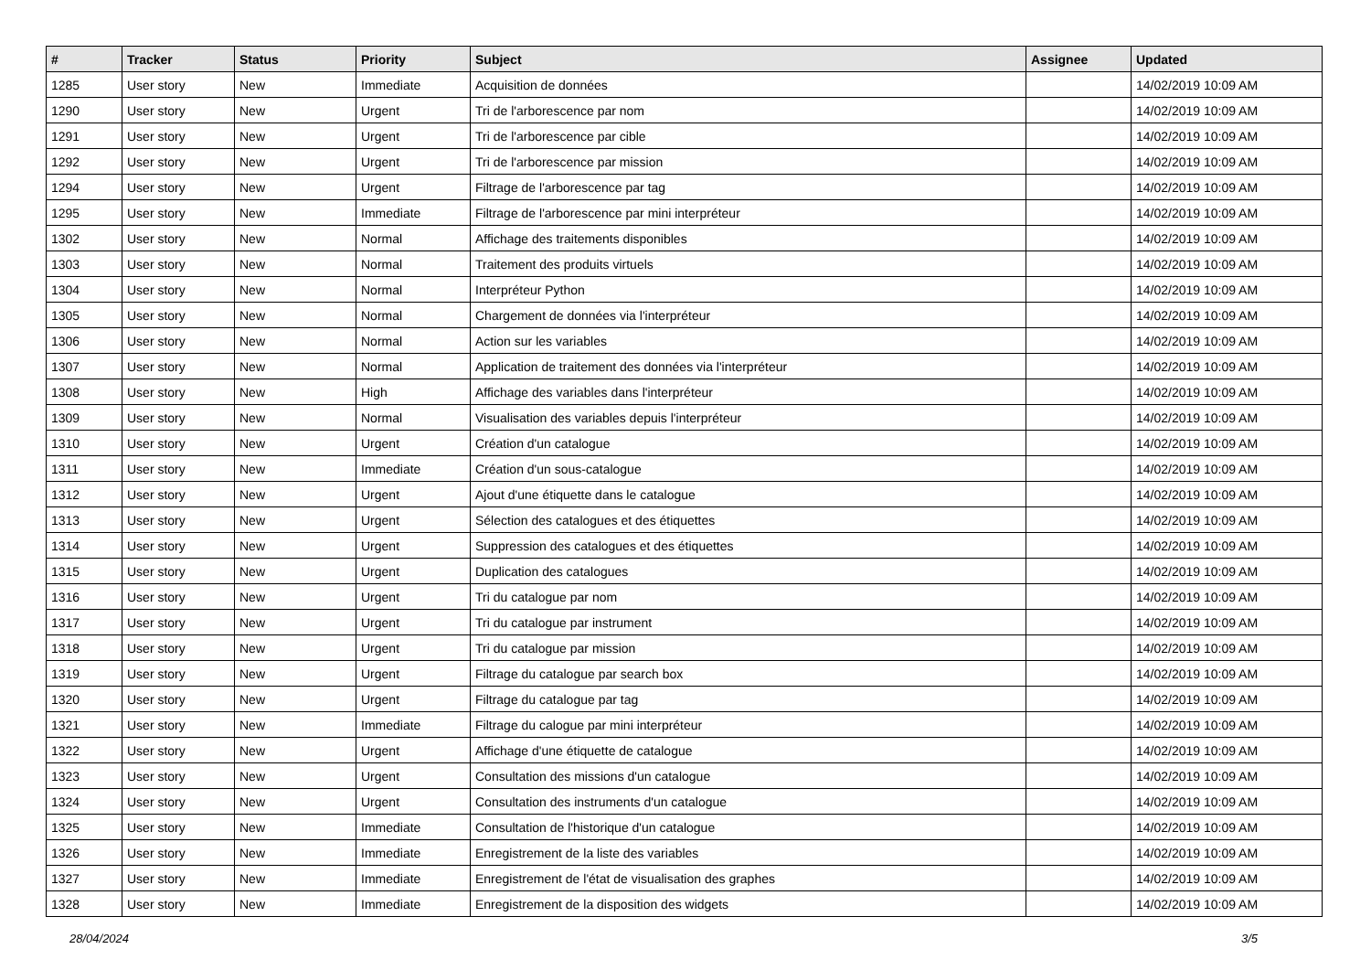| # | Tracker | Status | Priority | Subject | Assignee | Updated |
| --- | --- | --- | --- | --- | --- | --- |
| 1285 | User story | New | Immediate | Acquisition de données | | 14/02/2019 10:09 AM |
| 1290 | User story | New | Urgent | Tri de l'arborescence par nom | | 14/02/2019 10:09 AM |
| 1291 | User story | New | Urgent | Tri de l'arborescence par cible | | 14/02/2019 10:09 AM |
| 1292 | User story | New | Urgent | Tri de l'arborescence par mission | | 14/02/2019 10:09 AM |
| 1294 | User story | New | Urgent | Filtrage de l'arborescence par tag | | 14/02/2019 10:09 AM |
| 1295 | User story | New | Immediate | Filtrage de l'arborescence par mini interpréteur | | 14/02/2019 10:09 AM |
| 1302 | User story | New | Normal | Affichage des traitements disponibles | | 14/02/2019 10:09 AM |
| 1303 | User story | New | Normal | Traitement des produits virtuels | | 14/02/2019 10:09 AM |
| 1304 | User story | New | Normal | Interpréteur Python | | 14/02/2019 10:09 AM |
| 1305 | User story | New | Normal | Chargement de données via l'interpréteur | | 14/02/2019 10:09 AM |
| 1306 | User story | New | Normal | Action sur les variables | | 14/02/2019 10:09 AM |
| 1307 | User story | New | Normal | Application de traitement des données via l'interpréteur | | 14/02/2019 10:09 AM |
| 1308 | User story | New | High | Affichage des variables dans l'interpréteur | | 14/02/2019 10:09 AM |
| 1309 | User story | New | Normal | Visualisation des variables depuis l'interpréteur | | 14/02/2019 10:09 AM |
| 1310 | User story | New | Urgent | Création d'un catalogue | | 14/02/2019 10:09 AM |
| 1311 | User story | New | Immediate | Création d'un sous-catalogue | | 14/02/2019 10:09 AM |
| 1312 | User story | New | Urgent | Ajout d'une étiquette dans le catalogue | | 14/02/2019 10:09 AM |
| 1313 | User story | New | Urgent | Sélection des catalogues et des étiquettes | | 14/02/2019 10:09 AM |
| 1314 | User story | New | Urgent | Suppression des catalogues et des étiquettes | | 14/02/2019 10:09 AM |
| 1315 | User story | New | Urgent | Duplication des catalogues | | 14/02/2019 10:09 AM |
| 1316 | User story | New | Urgent | Tri du catalogue par nom | | 14/02/2019 10:09 AM |
| 1317 | User story | New | Urgent | Tri du catalogue par instrument | | 14/02/2019 10:09 AM |
| 1318 | User story | New | Urgent | Tri du catalogue par mission | | 14/02/2019 10:09 AM |
| 1319 | User story | New | Urgent | Filtrage du catalogue par search box | | 14/02/2019 10:09 AM |
| 1320 | User story | New | Urgent | Filtrage du catalogue par tag | | 14/02/2019 10:09 AM |
| 1321 | User story | New | Immediate | Filtrage du calogue par mini interpréteur | | 14/02/2019 10:09 AM |
| 1322 | User story | New | Urgent | Affichage d'une étiquette de catalogue | | 14/02/2019 10:09 AM |
| 1323 | User story | New | Urgent | Consultation des missions d'un catalogue | | 14/02/2019 10:09 AM |
| 1324 | User story | New | Urgent | Consultation des instruments d'un catalogue | | 14/02/2019 10:09 AM |
| 1325 | User story | New | Immediate | Consultation de l'historique d'un catalogue | | 14/02/2019 10:09 AM |
| 1326 | User story | New | Immediate | Enregistrement de la liste des variables | | 14/02/2019 10:09 AM |
| 1327 | User story | New | Immediate | Enregistrement de l'état de visualisation des graphes | | 14/02/2019 10:09 AM |
| 1328 | User story | New | Immediate | Enregistrement de la disposition des widgets | | 14/02/2019 10:09 AM |
28/04/2024 3/5